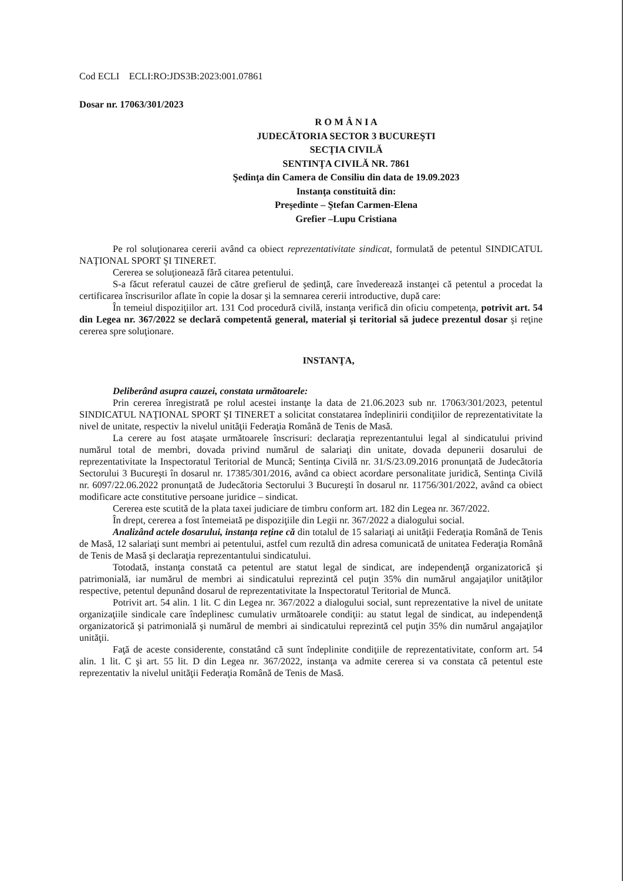Cod ECLI ECLI:RO:JDS3B:2023:001.07861
Dosar nr. 17063/301/2023
R O M Â N I A
JUDECĂTORIA SECTOR 3 BUCUREŞTI
SECŢIA CIVILĂ
SENTINŢA CIVILĂ NR. 7861
Şedinţa din Camera de Consiliu din data de 19.09.2023
Instanţa constituită din:
Preşedinte – Ştefan Carmen-Elena
Grefier –Lupu Cristiana
Pe rol soluţionarea cererii având ca obiect reprezentativitate sindicat, formulată de petentul SINDICATUL NAŢIONAL SPORT ŞI TINERET.
Cererea se soluţionează fără citarea petentului.
S-a făcut referatul cauzei de către grefierul de şedinţă, care învederează instanţei că petentul a procedat la certificarea înscrisurilor aflate în copie la dosar şi la semnarea cererii introductive, după care:
În temeiul dispoziţiilor art. 131 Cod procedură civilă, instanţa verifică din oficiu competenţa, potrivit art. 54 din Legea nr. 367/2022 se declară competentă general, material şi teritorial să judece prezentul dosar şi reţine cererea spre soluţionare.
INSTANŢA,
Deliberând asupra cauzei, constata următoarele:
Prin cererea înregistrată pe rolul acestei instanţe la data de 21.06.2023 sub nr. 17063/301/2023, petentul SINDICATUL NAŢIONAL SPORT ŞI TINERET a solicitat constatarea îndeplinirii condiţiilor de reprezentativitate la nivel de unitate, respectiv la nivelul unităţii Federaţia Română de Tenis de Masă.
La cerere au fost ataşate următoarele înscrisuri: declaraţia reprezentantului legal al sindicatului privind numărul total de membri, dovada privind numărul de salariaţi din unitate, dovada depunerii dosarului de reprezentativitate la Inspectoratul Teritorial de Muncă; Sentinţa Civilă nr. 31/S/23.09.2016 pronunţată de Judecătoria Sectorului 3 Bucureşti în dosarul nr. 17385/301/2016, având ca obiect acordare personalitate juridică, Sentinţa Civilă nr. 6097/22.06.2022 pronunţată de Judecătoria Sectorului 3 Bucureşti în dosarul nr. 11756/301/2022, având ca obiect modificare acte constitutive persoane juridice – sindicat.
Cererea este scutită de la plata taxei judiciare de timbru conform art. 182 din Legea nr. 367/2022.
În drept, cererea a fost întemeiată pe dispoziţiile din Legii nr. 367/2022 a dialogului social.
Analizând actele dosarului, instanţa reţine că din totalul de 15 salariaţi ai unităţii Federaţia Română de Tenis de Masă, 12 salariaţi sunt membri ai petentului, astfel cum rezultă din adresa comunicată de unitatea Federaţia Română de Tenis de Masă şi declaraţia reprezentantului sindicatului.
Totodată, instanţa constată ca petentul are statut legal de sindicat, are independenţă organizatorică şi patrimonială, iar numărul de membri ai sindicatului reprezintă cel puţin 35% din numărul angajaţilor unităţilor respective, petentul depunând dosarul de reprezentativitate la Inspectoratul Teritorial de Muncă.
Potrivit art. 54 alin. 1 lit. C din Legea nr. 367/2022 a dialogului social, sunt reprezentative la nivel de unitate organizaţiile sindicale care îndeplinesc cumulativ următoarele condiţii: au statut legal de sindicat, au independenţă organizatorică şi patrimonială şi numărul de membri ai sindicatului reprezintă cel puţin 35% din numărul angajaţilor unităţii.
Faţă de aceste considerente, constatând că sunt îndeplinite condiţiile de reprezentativitate, conform art. 54 alin. 1 lit. C şi art. 55 lit. D din Legea nr. 367/2022, instanţa va admite cererea si va constata că petentul este reprezentativ la nivelul unităţii Federaţia Română de Tenis de Masă.